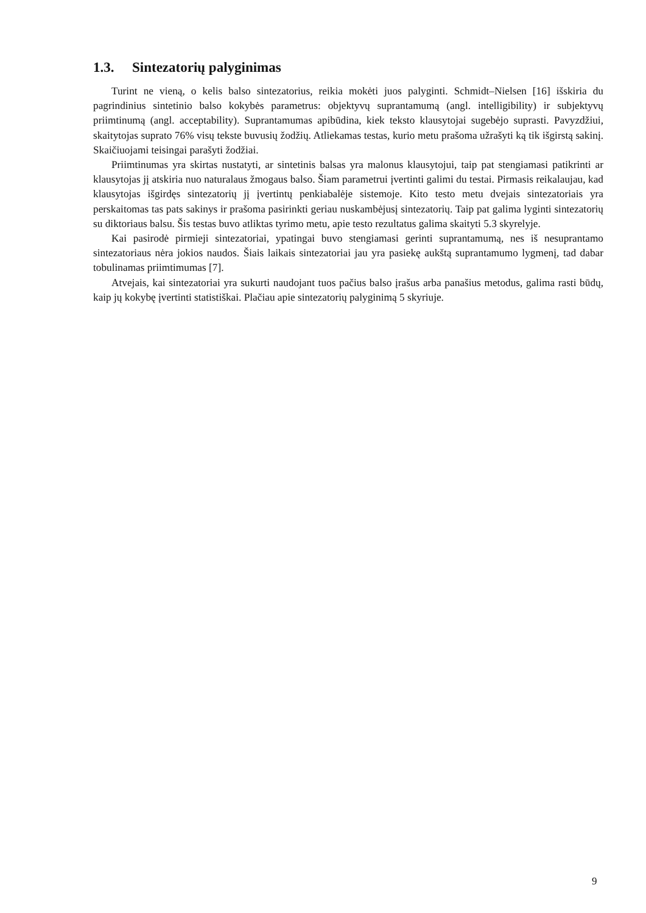1.3. Sintezatorių palyginimas
Turint ne vieną, o kelis balso sintezatorius, reikia mokėti juos palyginti. Schmidt–Nielsen [16] išskiria du pagrindinius sintetinio balso kokybės parametrus: objektyvų suprantamumą (angl. intelligibility) ir subjektyvų priimtinumą (angl. acceptability). Suprantamumas apibūdina, kiek teksto klausytojai sugebėjo suprasti. Pavyzdžiui, skaitytojas suprato 76% visų tekste buvusių žodžių. Atliekamas testas, kurio metu prašoma užrašyti ką tik išgirstą sakinį. Skaičiuojami teisingai parašyti žodžiai.
Priimtinumas yra skirtas nustatyti, ar sintetinis balsas yra malonus klausytojui, taip pat stengiamasi patikrinti ar klausytojas jį atskiria nuo naturalaus žmogaus balso. Šiam parametrui įvertinti galimi du testai. Pirmasis reikalaujau, kad klausytojas išgirdęs sintezatorių jį įvertintų penkiabalėje sistemoje. Kito testo metu dvejais sintezatoriais yra perskaitomas tas pats sakinys ir prašoma pasirinkti geriau nuskambėjusį sintezatorių. Taip pat galima lyginti sintezatorių su diktoriaus balsu. Šis testas buvo atliktas tyrimo metu, apie testo rezultatus galima skaityti 5.3 skyrelyje.
Kai pasirodė pirmieji sintezatoriai, ypatingai buvo stengiamasi gerinti suprantamumą, nes iš nesuprantamo sintezatoriaus nėra jokios naudos. Šiais laikais sintezatoriai jau yra pasiekę aukštą suprantamumo lygmenį, tad dabar tobulinamas priimtimumas [7].
Atvejais, kai sintezatoriai yra sukurti naudojant tuos pačius balso įrašus arba panašius metodus, galima rasti būdų, kaip jų kokybę įvertinti statistiškai. Plačiau apie sintezatorių palyginimą 5 skyriuje.
9